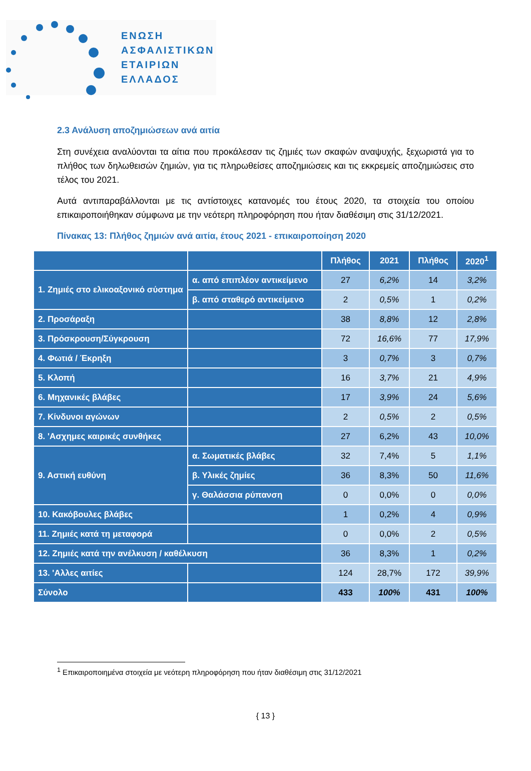ΕΝΩΣΗ
ΑΣΦΑΛΙΣΤΙΚΩΝ
ΕΤΑΙΡΙΩΝ
ΕΛΛΑΔΟΣ
2.3 Ανάλυση αποζημιώσεων ανά αιτία
Στη συνέχεια αναλύονται τα αίτια που προκάλεσαν τις ζημιές των σκαφών αναψυχής, ξεχωριστά για το πλήθος των δηλωθεισών ζημιών, για τις πληρωθείσες αποζημιώσεις και τις εκκρεμείς αποζημιώσεις στο τέλος του 2021.
Αυτά αντιπαραβάλλονται με τις αντίστοιχες κατανομές του έτους 2020, τα στοιχεία του οποίου επικαιροποιήθηκαν σύμφωνα με την νεότερη πληροφόρηση που ήταν διαθέσιμη στις 31/12/2021.
Πίνακας 13: Πλήθος ζημιών ανά αιτία, έτους 2021 - επικαιροποίηση 2020
| | | Πλήθος | 2021 | Πλήθος | 2020<sup>1</sup> |
| --- | --- | --- | --- | --- | --- |
| 1. Ζημιές στο ελικοαξονικό σύστημα | α. από επιπλέον αντικείμενο | 27 | 6,2% | 14 | 3,2% |
| | β. από σταθερό αντικείμενο | 2 | 0,5% | 1 | 0,2% |
| 2. Προσάραξη | | 38 | 8,8% | 12 | 2,8% |
| 3. Πρόσκρουση/Σύγκρουση | | 72 | 16,6% | 77 | 17,9% |
| 4. Φωτιά / Έκρηξη | | 3 | 0,7% | 3 | 0,7% |
| 5. Κλοπή | | 16 | 3,7% | 21 | 4,9% |
| 6. Μηχανικές βλάβες | | 17 | 3,9% | 24 | 5,6% |
| 7. Κίνδυνοι αγώνων | | 2 | 0,5% | 2 | 0,5% |
| 8. 'Ασχημες καιρικές συνθήκες | | 27 | 6,2% | 43 | 10,0% |
| 9. Αστική ευθύνη | α. Σωματικές βλάβες | 32 | 7,4% | 5 | 1,1% |
| | β. Υλικές ζημίες | 36 | 8,3% | 50 | 11,6% |
| | γ. Θαλάσσια ρύπανση | 0 | 0,0% | 0 | 0,0% |
| 10. Κακόβουλες βλάβες | | 1 | 0,2% | 4 | 0,9% |
| 11. Ζημιές κατά τη μεταφορά | | 0 | 0,0% | 2 | 0,5% |
| 12. Ζημιές κατά την ανέλκυση / καθέλκυση | | 36 | 8,3% | 1 | 0,2% |
| 13. 'Αλλες αιτίες | | 124 | 28,7% | 172 | 39,9% |
| Σύνολο | | 433 | 100% | 431 | 100% |
<sup>1</sup> Επικαιροποιημένα στοιχεία με νεότερη πληροφόρηση που ήταν διαθέσιμη στις 31/12/2021
{ 13 }